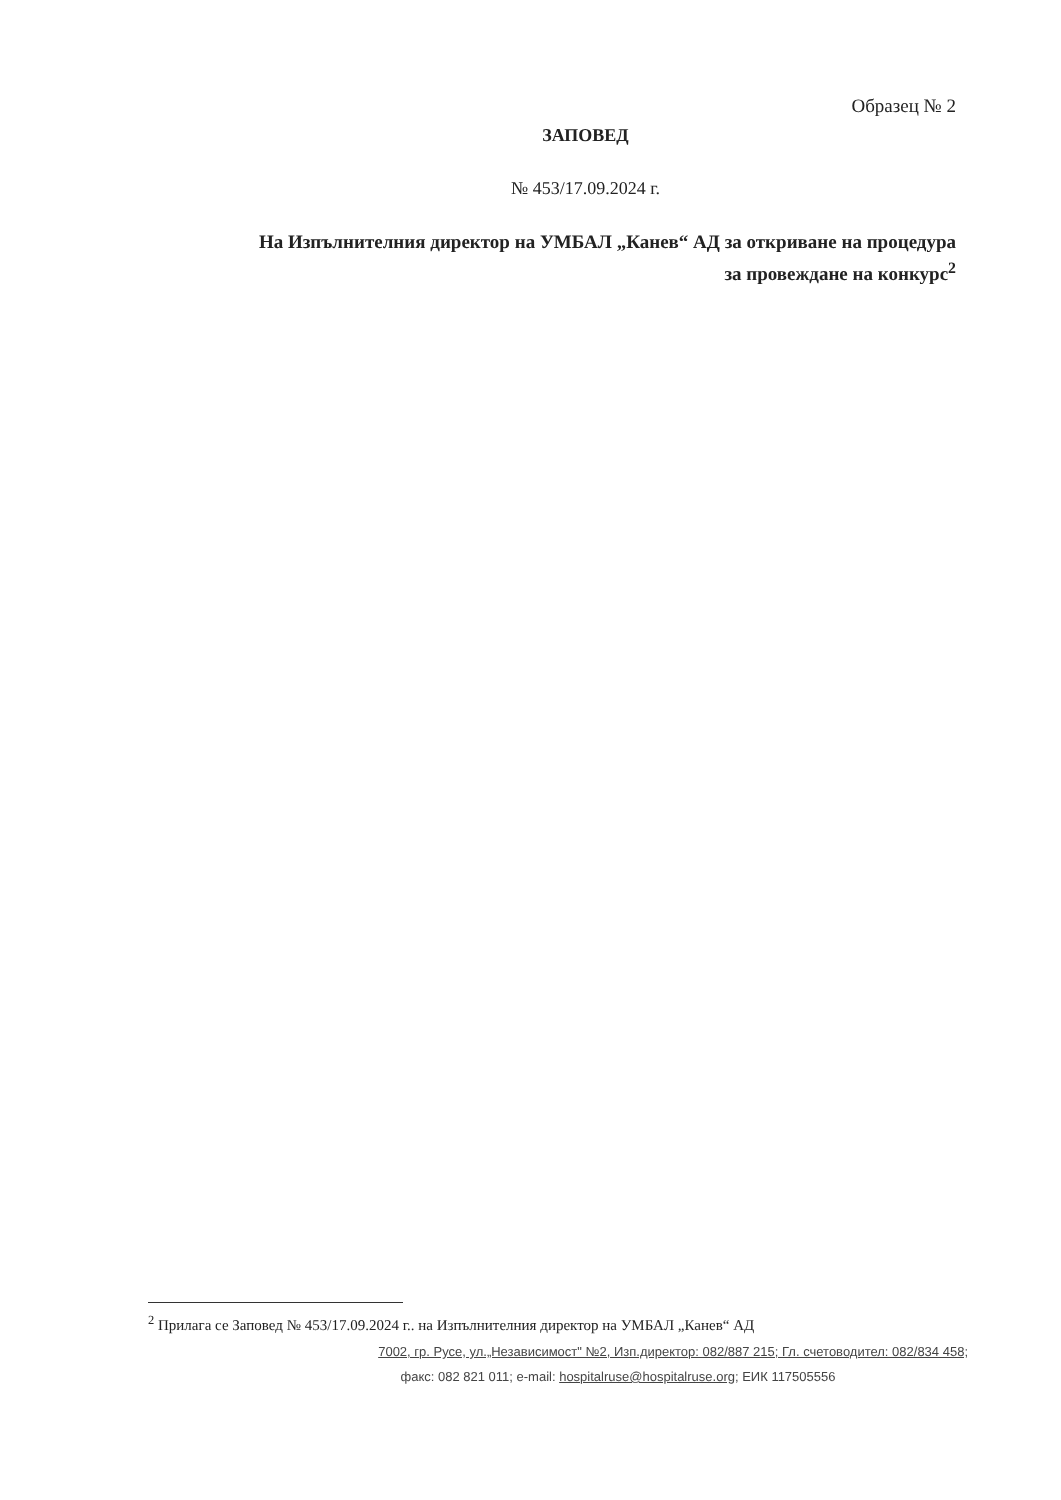Образец № 2
ЗАПОВЕД
№ 453/17.09.2024 г.
На Изпълнителния директор на УМБАЛ „Канев“ АД за откриване на процедура
за провеждане на конкурс<sup>2</sup>
<sup>2</sup> Прилага се Заповед № 453/17.09.2024 г.. на Изпълнителния директор на УМБАЛ „Канев“ АД
7002, гр. Русе, ул.„Независимост" №2, Изп.директор: 082/887 215; Гл. счетоводител: 082/834 458;
факс: 082 821 011; e-mail: hospitalruse@hospitalruse.org; ЕИК 117505556